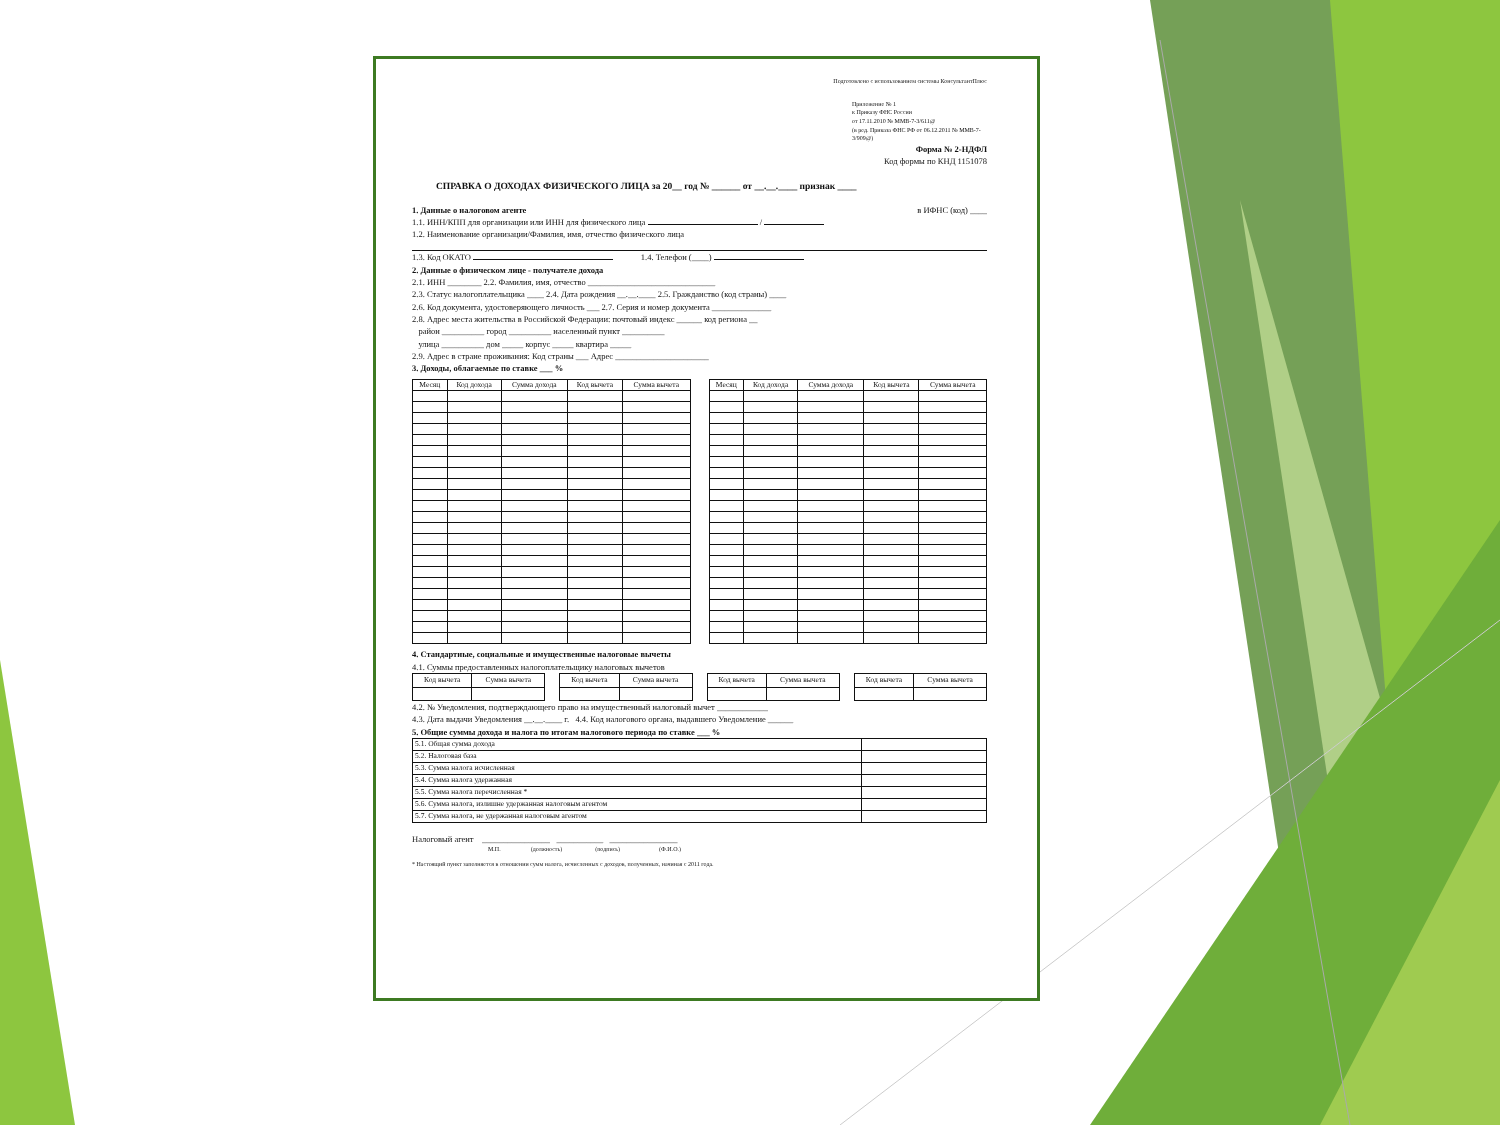Подготовлено с использованием системы КонсультантПлюс
Приложение № 1
к Приказу ФНС России
от 17.11.2010 № ММВ-7-3/611@
(в ред. Приказа ФНС РФ от 06.12.2011 № ММВ-7-3/909@)
Форма № 2-НДФЛ
Код формы по КНД 1151078
СПРАВКА О ДОХОДАХ ФИЗИЧЕСКОГО ЛИЦА за 20__ год № ______ от __.__.____ признак ____
1. Данные о налоговом агенте в ИФНС (код) ____
1.1. ИНН/КПП для организации или ИНН для физического лица /
1.2. Наименование организации/Фамилия, имя, отчество физического лица
1.3. Код ОКАТО 1.4. Телефон (____)
2. Данные о физическом лице - получателе дохода
2.1. ИНН ________ 2.2. Фамилия, имя, отчество ______________________________
2.3. Статус налогоплательщика ____ 2.4. Дата рождения __.__.____ 2.5. Гражданство (код страны) ____
2.6. Код документа, удостоверяющего личность ___ 2.7. Серия и номер документа ______________
2.8. Адрес места жительства в Российской Федерации: почтовый индекс ______ код региона __
район __________ город __________ населенный пункт __________
улица __________ дом _____ корпус _____ квартира _____
2.9. Адрес в стране проживания: Код страны ___ Адрес ______________________
3. Доходы, облагаемые по ставке ___ %
| Месяц | Код дохода | Сумма дохода | Код вычета | Сумма вычета |
| --- | --- | --- | --- | --- |
| Месяц | Код дохода | Сумма дохода | Код вычета | Сумма вычета |
| --- | --- | --- | --- | --- |
4. Стандартные, социальные и имущественные налоговые вычеты
4.1. Суммы предоставленных налогоплательщику налоговых вычетов
| Код вычета | Сумма вычета |
| Код вычета | Сумма вычета |
| Код вычета | Сумма вычета |
| Код вычета | Сумма вычета |
4.2. № Уведомления, подтверждающего право на имущественный налоговый вычет ____________
4.3. Дата выдачи Уведомления __.__.____ г. 4.4. Код налогового органа, выдавшего Уведомление ______
5. Общие суммы дохода и налога по итогам налогового периода по ставке ___ %
| 5.1. Общая сумма дохода | |
| 5.2. Налоговая база | |
| 5.3. Сумма налога исчисленная | |
| 5.4. Сумма налога удержанная | |
| 5.5. Сумма налога перечисленная * | |
| 5.6. Сумма налога, излишне удержанная налоговым агентом | |
| 5.7. Сумма налога, не удержанная налоговым агентом | |
Налоговый агент ________________ ___________ ________________
М.П. (должность) (подпись) (Ф.И.О.)
* Настоящий пункт заполняется в отношении сумм налога, исчисленных с доходов, полученных, начиная с 2011 года.